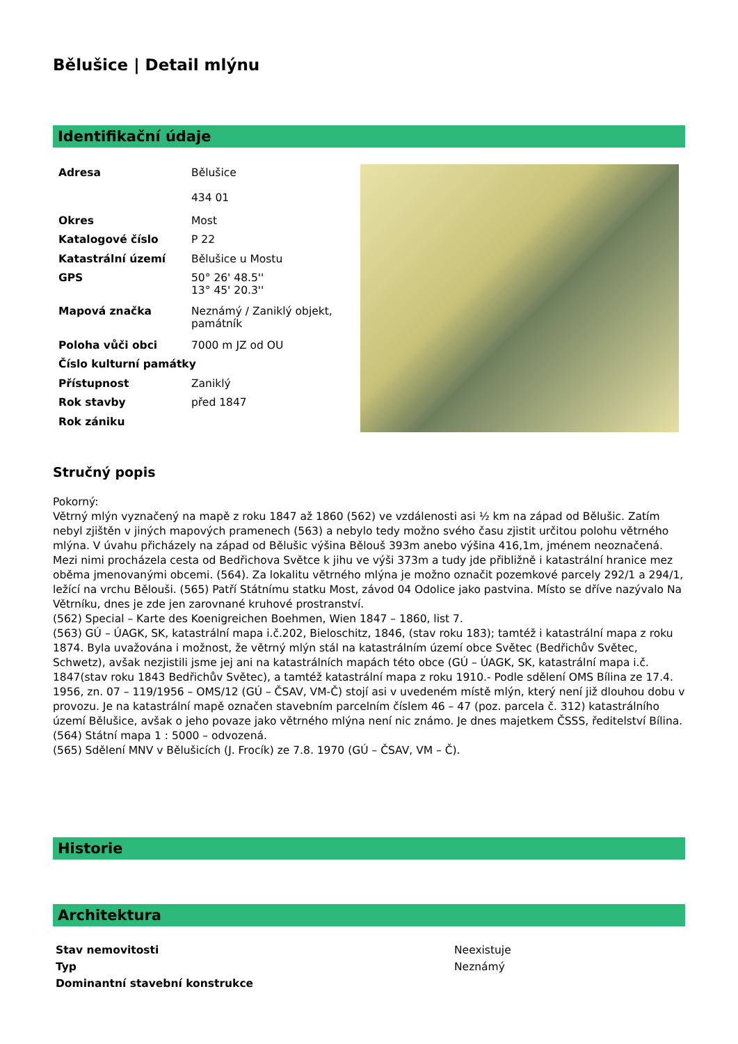Bělušice | Detail mlýnu
Identifikační údaje
| Adresa | Bělušice 434 01 |
| Okres | Most |
| Katalogové číslo | P 22 |
| Katastrální území | Bělušice u Mostu |
| GPS | 50° 26' 48.5'' 13° 45' 20.3'' |
| Mapová značka | Neznámý / Zaniklý objekt, památník |
| Poloha vůči obci | 7000 m JZ od OU |
| Číslo kulturní památky | |
| Přístupnost | Zaniklý |
| Rok stavby | před 1847 |
| Rok zániku | |
Stručný popis
Pokorný:
Větrný mlýn vyznačený na mapě z roku 1847 až 1860 (562) ve vzdálenosti asi ½ km na západ od Bělušic. Zatím nebyl zjištěn v jiných mapových pramenech (563) a nebylo tedy možno svého času zjistit určitou polohu větrného mlýna. V úvahu přicházely na západ od Bělušic výšina Bělouš 393m anebo výšina 416,1m, jménem neoznačená. Mezi nimi procházela cesta od Bedřichova Světce k jihu ve výši 373m a tudy jde přibližně i katastrální hranice mez oběma jmenovanými obcemi. (564). Za lokalitu větrného mlýna je možno označit pozemkové parcely 292/1 a 294/1, ležící na vrchu Bělouši. (565) Patří Státnímu statku Most, závod 04 Odolice jako pastvina. Místo se dříve nazývalo Na Větrníku, dnes je zde jen zarovnané kruhové prostranství.
(562) Special – Karte des Koenigreichen Boehmen, Wien 1847 – 1860, list 7.
(563) GÚ – ÚAGK, SK, katastrální mapa i.č.202, Bieloschitz, 1846, (stav roku 183); tamtéž i katastrální mapa z roku 1874. Byla uvažována i možnost, že větrný mlýn stál na katastrálním území obce Světec (Bedřichův Světec, Schwetz), avšak nezjistili jsme jej ani na katastrálních mapách této obce (GÚ – ÚAGK, SK, katastrální mapa i.č. 1847(stav roku 1843 Bedřichův Světec), a tamtéž katastrální mapa z roku 1910.- Podle sdělení OMS Bílina ze 17.4. 1956, zn. 07 – 119/1956 – OMS/12 (GÚ – ČSAV, VM-Č) stojí asi v uvedeném místě mlýn, který není již dlouhou dobu v provozu. Je na katastrální mapě označen stavebním parcelním číslem 46 – 47 (poz. parcela č. 312) katastrálního území Bělušice, avšak o jeho povaze jako větrného mlýna není nic známo. Je dnes majetkem ČSSS, ředitelství Bílina.
(564) Státní mapa 1 : 5000 – odvozená.
(565) Sdělení MNV v Bělušicích (J. Frocík) ze 7.8. 1970 (GÚ – ČSAV, VM – Č).
Historie
Architektura
| Stav nemovitosti | Neexistuje |
| Typ | Neznámý |
| Dominantní stavební konstrukce | |